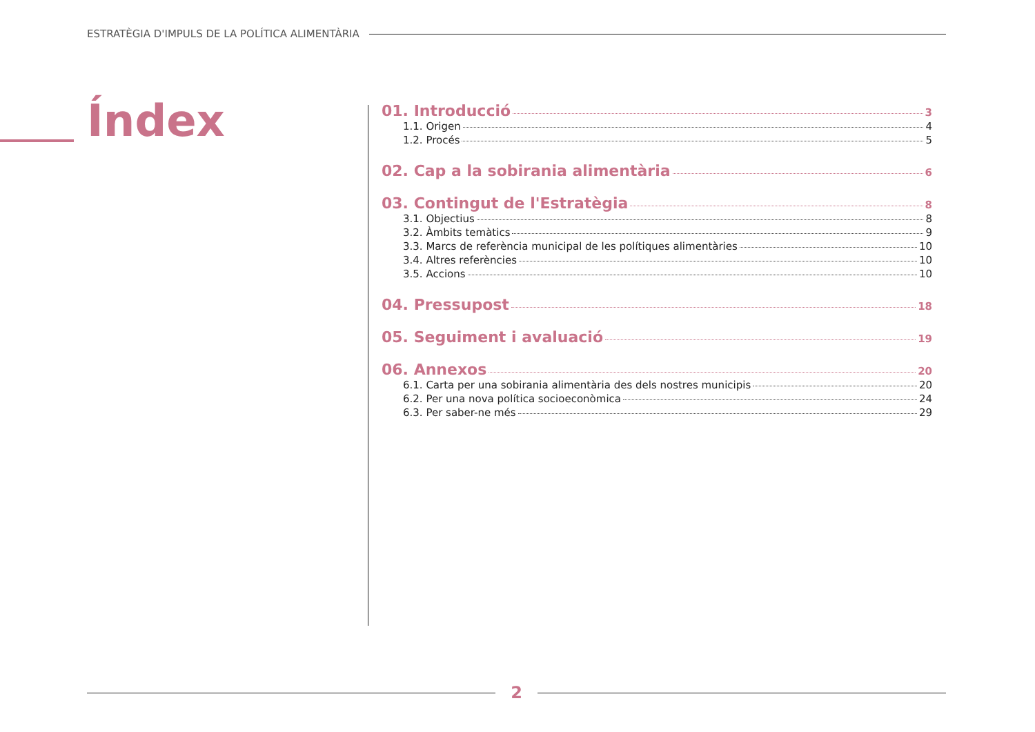ESTRATÈGIA D'IMPULS DE LA POLÍTICA ALIMENTÀRIA
Índex
01. Introducció 3
1.1. Origen 4
1.2. Procés 5
02. Cap a la sobirania alimentària 6
03. Contingut de l'Estratègia 8
3.1. Objectius 8
3.2. Àmbits temàtics 9
3.3. Marcs de referència municipal de les polítiques alimentàries 10
3.4. Altres referències 10
3.5. Accions 10
04. Pressupost 18
05. Seguiment i avaluació 19
06. Annexos 20
6.1. Carta per una sobirania alimentària des dels nostres municipis 20
6.2. Per una nova política socioeconòmica 24
6.3. Per saber-ne més 29
2